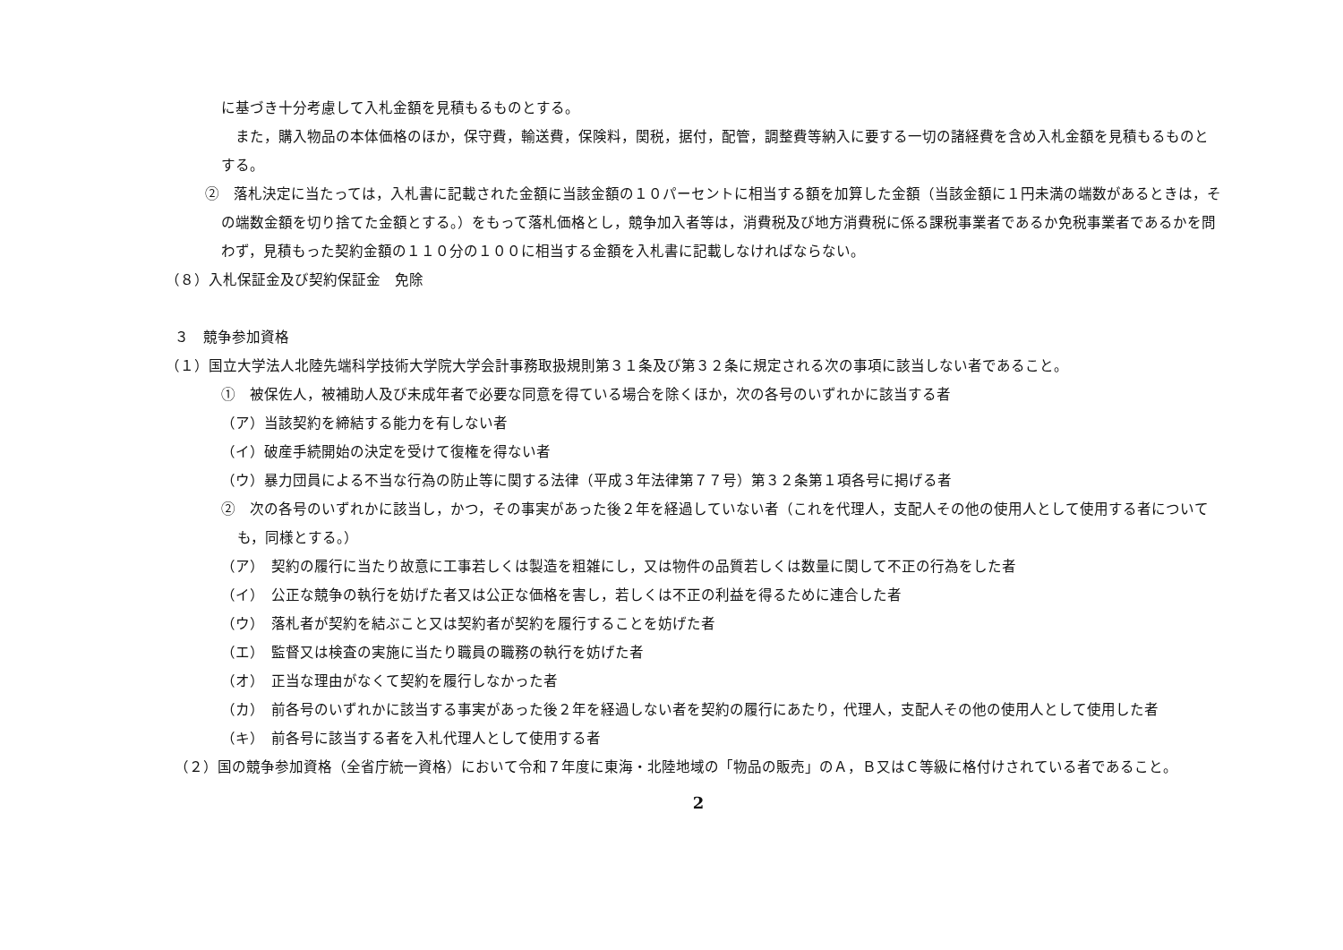に基づき十分考慮して入札金額を見積もるものとする。
　また，購入物品の本体価格のほか，保守費，輸送費，保険料，関税，据付，配管，調整費等納入に要する一切の諸経費を含め入札金額を見積もるものとする。
②　落札決定に当たっては，入札書に記載された金額に当該金額の１０パーセントに相当する額を加算した金額（当該金額に１円未満の端数があるときは，その端数金額を切り捨てた金額とする。）をもって落札価格とし，競争加入者等は，消費税及び地方消費税に係る課税事業者であるか免税事業者であるかを問わず，見積もった契約金額の１１０分の１００に相当する金額を入札書に記載しなければならない。
（８）入札保証金及び契約保証金　免除
３　競争参加資格
（１）国立大学法人北陸先端科学技術大学院大学会計事務取扱規則第３１条及び第３２条に規定される次の事項に該当しない者であること。
①　被保佐人，被補助人及び未成年者で必要な同意を得ている場合を除くほか，次の各号のいずれかに該当する者
（ア）当該契約を締結する能力を有しない者
（イ）破産手続開始の決定を受けて復権を得ない者
（ウ）暴力団員による不当な行為の防止等に関する法律（平成３年法律第７７号）第３２条第１項各号に掲げる者
②　次の各号のいずれかに該当し，かつ，その事実があった後２年を経過していない者（これを代理人，支配人その他の使用人として使用する者についても，同様とする。）
（ア）　契約の履行に当たり故意に工事若しくは製造を粗雑にし，又は物件の品質若しくは数量に関して不正の行為をした者
（イ）　公正な競争の執行を妨げた者又は公正な価格を害し，若しくは不正の利益を得るために連合した者
（ウ）　落札者が契約を結ぶこと又は契約者が契約を履行することを妨げた者
（エ）　監督又は検査の実施に当たり職員の職務の執行を妨げた者
（オ）　正当な理由がなくて契約を履行しなかった者
（カ）　前各号のいずれかに該当する事実があった後２年を経過しない者を契約の履行にあたり，代理人，支配人その他の使用人として使用した者
（キ）　前各号に該当する者を入札代理人として使用する者
（２）国の競争参加資格（全省庁統一資格）において令和７年度に東海・北陸地域の「物品の販売」のＡ，Ｂ又はＣ等級に格付けされている者であること。
2